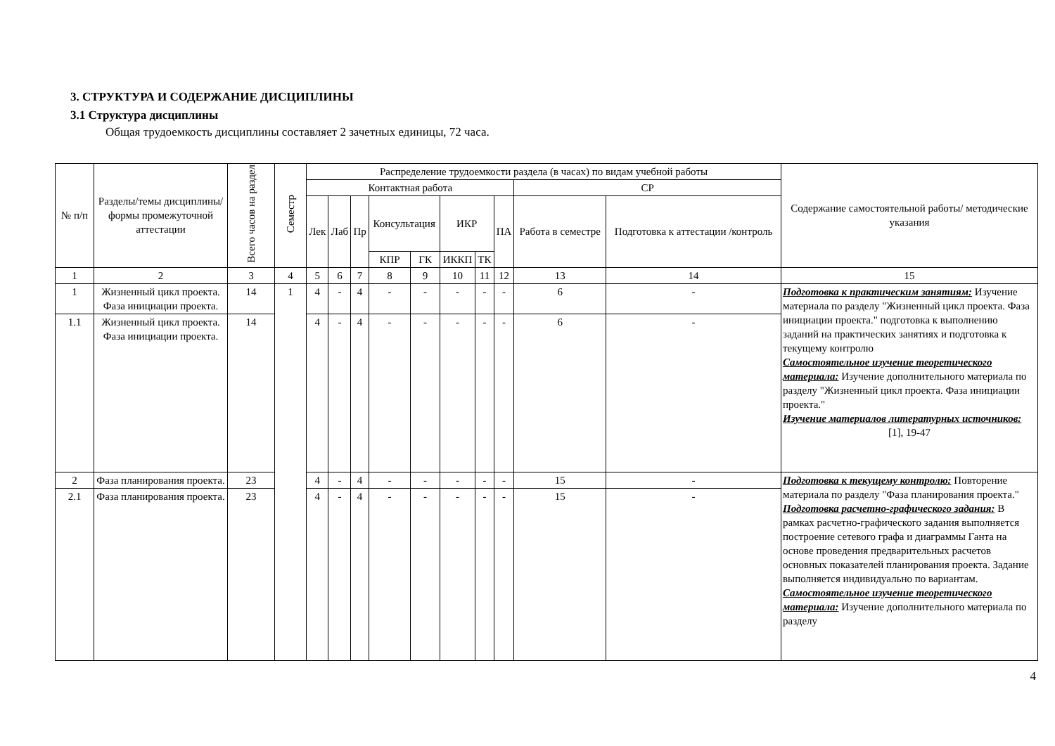3. СТРУКТУРА И СОДЕРЖАНИЕ ДИСЦИПЛИНЫ
3.1 Структура дисциплины
Общая трудоемкость дисциплины составляет 2 зачетных единицы, 72 часа.
| № п/п | Разделы/темы дисциплины/формы промежуточной аттестации | Всего часов на раздел | Семестр | Распределение трудоемкости раздела (в часах) по видам учебной работы | | | | | | | | | | Содержание самостоятельной работы/ методические указания |
| --- | --- | --- | --- | --- | --- | --- | --- | --- | --- | --- | --- | --- | --- | --- |
| | | | | Контактная работа | | | | | | | | СР | | |
| | | | | Лек | Лаб | Пр | Консультация | | ИКР | | ПА | Работа в семестре | Подготовка к аттестации /контроль | |
| | | | | | | | КПР | ГК | ИККП | ТК | | | | |
| 1 | 2 | 3 | 4 | 5 | 6 | 7 | 8 | 9 | 10 | 11 | 12 | 13 | 14 | 15 |
| 1 | Жизненный цикл проекта. Фаза инициации проекта. | 14 | 1 | 4 | - | 4 | - | - | - | - | - | 6 | - | Подготовка к практическим занятиям: Изучение материала по разделу "Жизненный цикл проекта. Фаза инициации проекта." подготовка к выполнению заданий на практических занятиях и подготовка к текущему контролю Самостоятельное изучение теоретического материала: Изучение дополнительного материала по разделу "Жизненный цикл проекта. Фаза инициации проекта." Изучение материалов литературных источников: [1], 19-47 |
| 1.1 | Жизненный цикл проекта. Фаза инициации проекта. | 14 | | 4 | - | 4 | - | - | - | - | - | 6 | - | |
| 2 | Фаза планирования проекта. | 23 | | 4 | - | 4 | - | - | - | - | - | 15 | - | Подготовка к текущему контролю: Повторение материала по разделу "Фаза планирования проекта." Подготовка расчетно-графического задания: В рамках расчетно-графического задания выполняется построение сетевого графа и диаграммы Ганта на основе проведения предварительных расчетов основных показателей планирования проекта. Задание выполняется индивидуально по вариантам. Самостоятельное изучение теоретического материала: Изучение дополнительного материала по разделу |
| 2.1 | Фаза планирования проекта. | 23 | | 4 | - | 4 | - | - | - | - | - | 15 | - | |
4